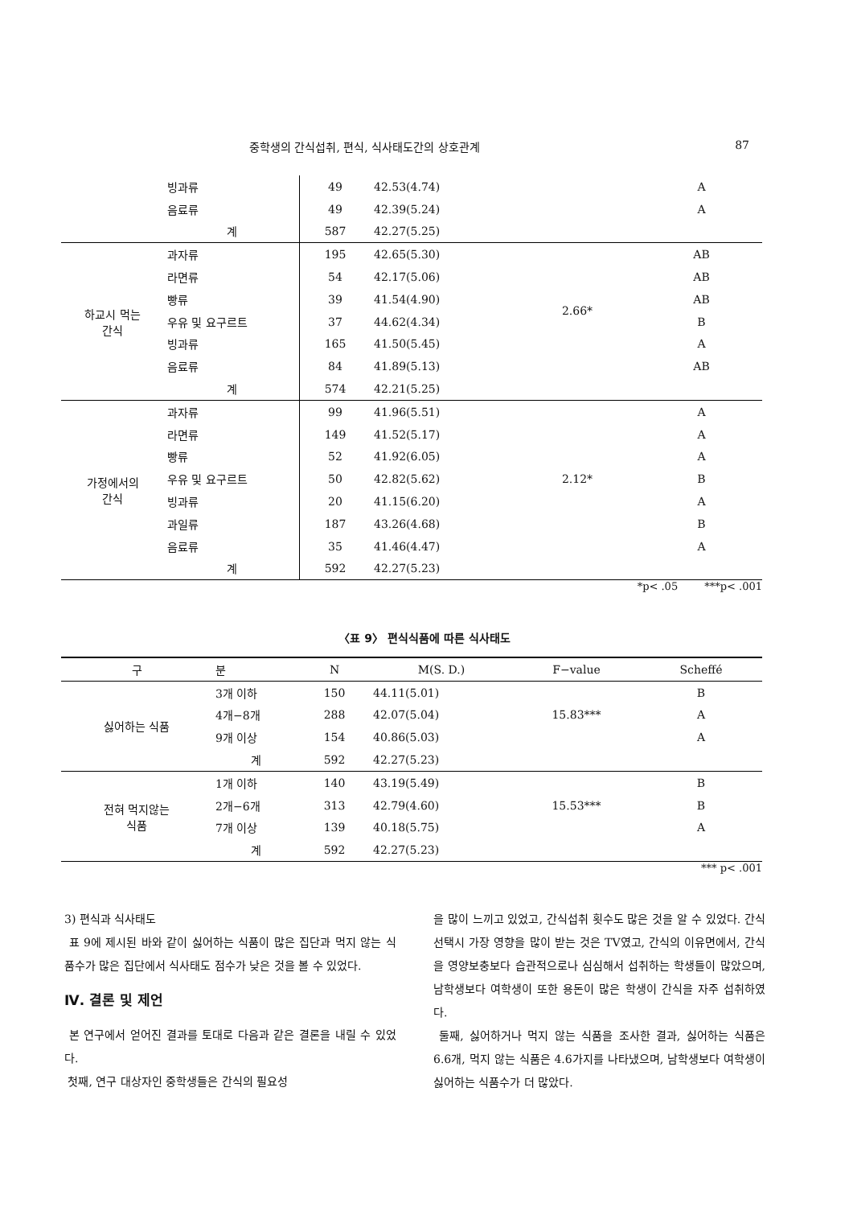중학생의 간식섭취, 편식, 식사태도간의 상호관계 87
| | 빙과류 | 49 | 42.53(4.74) | | A |
| | 음료류 | 49 | 42.39(5.24) | | A |
| | 계 | 587 | 42.27(5.25) | | |
| 하교시 먹는 간식 | 과자류 | 195 | 42.65(5.30) | 2.66* | AB |
| | 라면류 | 54 | 42.17(5.06) | | AB |
| | 빵류 | 39 | 41.54(4.90) | | AB |
| | 우유 및 요구르트 | 37 | 44.62(4.34) | | B |
| | 빙과류 | 165 | 41.50(5.45) | | A |
| | 음료류 | 84 | 41.89(5.13) | | AB |
| | 계 | 574 | 42.21(5.25) | | |
| 가정에서의 간식 | 과자류 | 99 | 41.96(5.51) | 2.12* | A |
| | 라면류 | 149 | 41.52(5.17) | | A |
| | 빵류 | 52 | 41.92(6.05) | | A |
| | 우유 및 요구르트 | 50 | 42.82(5.62) | | B |
| | 빙과류 | 20 | 41.15(6.20) | | A |
| | 과일류 | 187 | 43.26(4.68) | | B |
| | 음료류 | 35 | 41.46(4.47) | | A |
| | 계 | 592 | 42.27(5.23) | | |
*p< .05 ***p< .001
〈표 9〉 편식식품에 따른 식사태도
| 구 | 분 | N | M(S. D.) | F−value | Scheffé |
| --- | --- | --- | --- | --- | --- |
| 싫어하는 식품 | 3개 이하 | 150 | 44.11(5.01) | 15.83*** | B |
| | 4개−8개 | 288 | 42.07(5.04) | | A |
| | 9개 이상 | 154 | 40.86(5.03) | | A |
| | 계 | 592 | 42.27(5.23) | | |
| 전혀 먹지않는 식품 | 1개 이하 | 140 | 43.19(5.49) | 15.53*** | B |
| | 2개−6개 | 313 | 42.79(4.60) | | B |
| | 7개 이상 | 139 | 40.18(5.75) | | A |
| | 계 | 592 | 42.27(5.23) | | |
*** p< .001
3) 편식과 식사태도
표 9에 제시된 바와 같이 싫어하는 식품이 많은 집단과 먹지 않는 식품수가 많은 집단에서 식사태도 점수가 낮은 것을 볼 수 있었다.
Ⅳ. 결론 및 제언
본 연구에서 얻어진 결과를 토대로 다음과 같은 결론을 내릴 수 있었다.
첫째, 연구 대상자인 중학생들은 간식의 필요성
을 많이 느끼고 있었고, 간식섭취 횟수도 많은 것을 알 수 있었다. 간식선택시 가장 영향을 많이 받는 것은 TV였고, 간식의 이유면에서, 간식을 영양보충보다 습관적으로나 심심해서 섭취하는 학생들이 많았으며, 남학생보다 여학생이 또한 용돈이 많은 학생이 간식을 자주 섭취하였다.
둘째, 싫어하거나 먹지 않는 식품을 조사한 결과, 싫어하는 식품은 6.6개, 먹지 않는 식품은 4.6가지를 나타냈으며, 남학생보다 여학생이 싫어하는 식품수가 더 많았다.